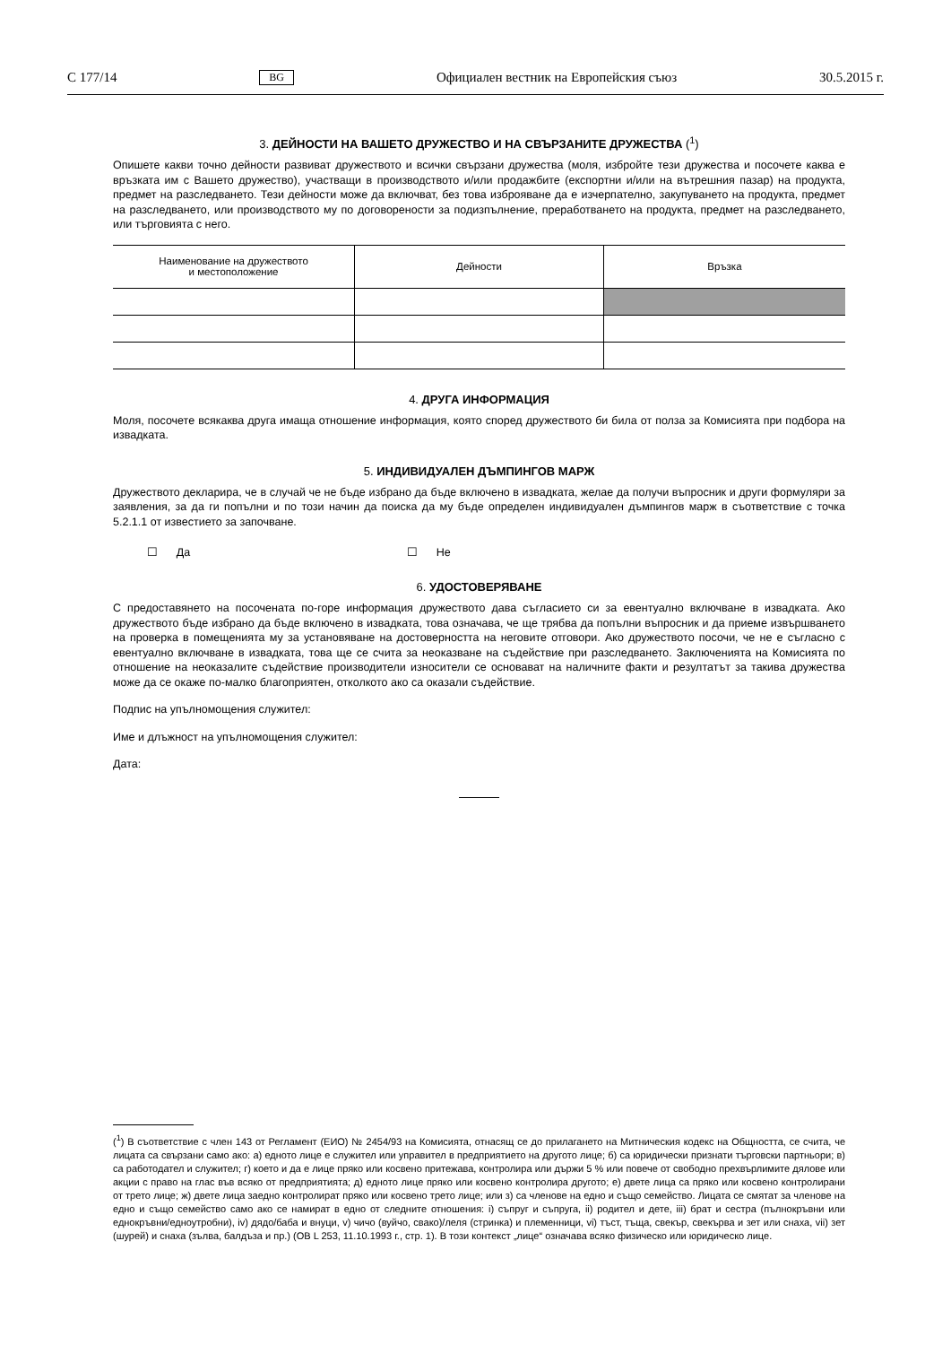C 177/14 BG Официален вестник на Европейския съюз 30.5.2015 г.
3. ДЕЙНОСТИ НА ВАШЕТО ДРУЖЕСТВО И НА СВЪРЗАНИТЕ ДРУЖЕСТВА (<sup>1</sup>)
Опишете какви точно дейности развиват дружеството и всички свързани дружества (моля, избройте тези дружества и посочете каква е връзката им с Вашето дружество), участващи в производството и/или продажбите (експортни и/или на вътрешния пазар) на продукта, предмет на разследването. Тези дейности може да включват, без това изброяване да е изчерпателно, закупуването на продукта, предмет на разследването, или производството му по договорености за подизпълнение, преработването на продукта, предмет на разследването, или търговията с него.
| Наименование на дружеството и местоположение | Дейности | Връзка |
| --- | --- | --- |
4. ДРУГА ИНФОРМАЦИЯ
Моля, посочете всякаква друга имаща отношение информация, която според дружеството би била от полза за Комисията при подбора на извадката.
5. ИНДИВИДУАЛЕН ДЪМПИНГОВ МАРЖ
Дружеството декларира, че в случай че не бъде избрано да бъде включено в извадката, желае да получи въпросник и други формуляри за заявления, за да ги попълни и по този начин да поиска да му бъде определен индивидуален дъмпингов марж в съответствие с точка 5.2.1.1 от известието за започване.
☐ Да ☐ Не
6. УДОСТОВЕРЯВАНЕ
С предоставянето на посочената по-горе информация дружеството дава съгласието си за евентуално включване в извадката. Ако дружеството бъде избрано да бъде включено в извадката, това означава, че ще трябва да попълни въпросник и да приеме извършването на проверка в помещенията му за установяване на достоверността на неговите отговори. Ако дружеството посочи, че не е съгласно с евентуално включване в извадката, това ще се счита за неоказване на съдействие при разследването. Заключенията на Комисията по отношение на неоказалите съдействие производители износители се основават на наличните факти и резултатът за такива дружества може да се окаже по-малко благоприятен, отколкото ако са оказали съдействие.
Подпис на упълномощения служител:
Име и длъжност на упълномощения служител:
Дата:
(<sup>1</sup>) В съответствие с член 143 от Регламент (ЕИО) № 2454/93 на Комисията, отнасящ се до прилагането на Митническия кодекс на Общността, се счита, че лицата са свързани само ако: а) едното лице е служител или управител в предприятието на другото лице; б) са юридически признати търговски партньори; в) са работодател и служител; г) което и да е лице пряко или косвено притежава, контролира или държи 5 % или повече от свободно прехвърлимите дялове или акции с право на глас във всяко от предприятията; д) едното лице пряко или косвено контролира другото; е) двете лица са пряко или косвено контролирани от трето лице; ж) двете лица заедно контролират пряко или косвено трето лице; или з) са членове на едно и също семейство. Лицата се смятат за членове на едно и също семейство само ако се намират в едно от следните отношения: i) съпруг и съпруга, ii) родител и дете, iii) брат и сестра (пълнокръвни или еднокръвни/едноутробни), iv) дядо/баба и внуци, v) чичо (вуйчо, свако)/леля (стринка) и племенници, vi) тъст, тъща, свекър, свекърва и зет или снаха, vii) зет (шурей) и снаха (зълва, балдъза и пр.) (ОВ L 253, 11.10.1993 г., стр. 1). В този контекст „лице“ означава всяко физическо или юридическо лице.